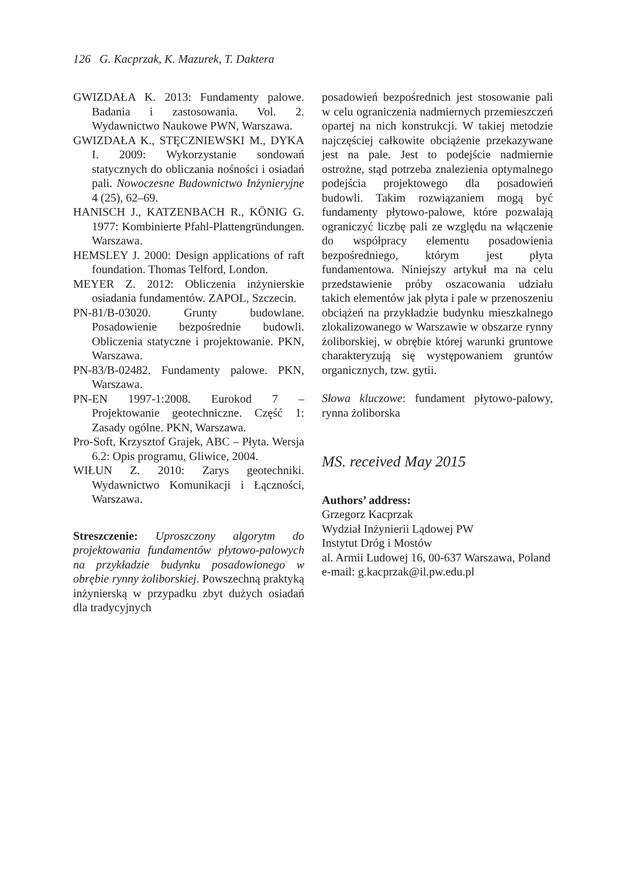126 G. Kacprzak, K. Mazurek, T. Daktera
GWIZDAŁA K. 2013: Fundamenty palowe. Badania i zastosowania. Vol. 2. Wydawnictwo Naukowe PWN, Warszawa.
GWIZDAŁA K., STĘCZNIEWSKI M., DYKA I. 2009: Wykorzystanie sondowań statycznych do obliczania nośności i osiadań pali. Nowoczesne Budownictwo Inżynieryjne 4 (25), 62–69.
HANISCH J., KATZENBACH R., KÖNIG G. 1977: Kombinierte Pfahl-Plattengründungen. Warszawa.
HEMSLEY J. 2000: Design applications of raft foundation. Thomas Telford, London.
MEYER Z. 2012: Obliczenia inżynierskie osiadania fundamentów. ZAPOL, Szczecin.
PN-81/B-03020. Grunty budowlane. Posadowienie bezpośrednie budowli. Obliczenia statyczne i projektowanie. PKN, Warszawa.
PN-83/B-02482. Fundamenty palowe. PKN, Warszawa.
PN-EN 1997-1:2008. Eurokod 7 – Projektowanie geotechniczne. Część 1: Zasady ogólne. PKN, Warszawa.
Pro-Soft, Krzysztof Grajek, ABC – Płyta. Wersja 6.2: Opis programu, Gliwice, 2004.
WIŁUN Z. 2010: Zarys geotechniki. Wydawnictwo Komunikacji i Łączności, Warszawa.
Streszczenie: Uproszczony algorytm do projektowania fundamentów płytowo-palowych na przykładzie budynku posadowionego w obrębie rynny żoliborskiej. Powszechną praktyką inżynierską w przypadku zbyt dużych osiadań dla tradycyjnych
posadowień bezpośrednich jest stosowanie pali w celu ograniczenia nadmiernych przemieszczeń opartej na nich konstrukcji. W takiej metodzie najczęściej całkowite obciążenie przekazywane jest na pale. Jest to podejście nadmiernie ostrożne, stąd potrzeba znalezienia optymalnego podejścia projektowego dla posadowień budowli. Takim rozwiązaniem mogą być fundamenty płytowo-palowe, które pozwalają ograniczyć liczbę pali ze względu na włączenie do współpracy elementu posadowienia bezpośredniego, którym jest płyta fundamentowa. Niniejszy artykuł ma na celu przedstawienie próby oszacowania udziału takich elementów jak płyta i pale w przenoszeniu obciążeń na przykładzie budynku mieszkalnego zlokalizowanego w Warszawie w obszarze rynny żoliborskiej, w obrębie której warunki gruntowe charakteryzują się występowaniem gruntów organicznych, tzw. gytii.
Słowa kluczowe: fundament płytowo-palowy, rynna żoliborska
MS. received May 2015
Authors’ address:
Grzegorz Kacprzak
Wydział Inżynierii Lądowej PW
Instytut Dróg i Mostów
al. Armii Ludowej 16, 00-637 Warszawa, Poland
e-mail: g.kacprzak@il.pw.edu.pl